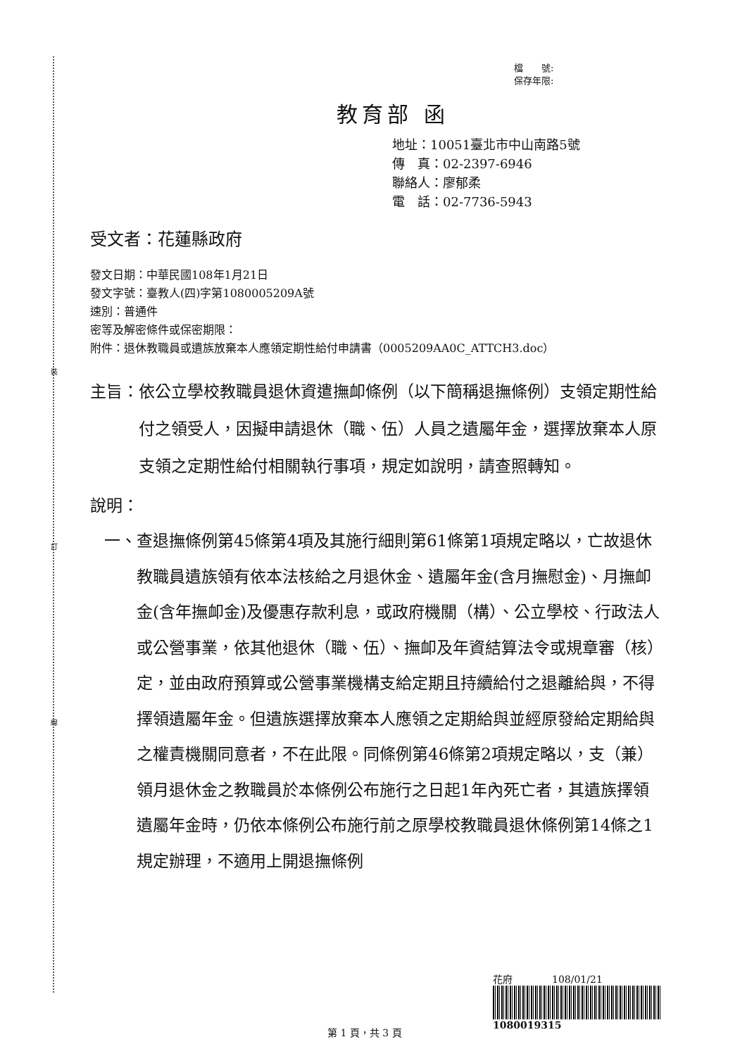裝
訂
線
檔　　號:
保存年限:
教育部 函
地址：10051臺北市中山南路5號
傳　真：02-2397-6946
聯絡人：廖郁柔
電　話：02-7736-5943
受文者：花蓮縣政府
發文日期：中華民國108年1月21日
發文字號：臺教人(四)字第1080005209A號
速別：普通件
密等及解密條件或保密期限：
附件：退休教職員或遺族放棄本人應領定期性給付申請書（0005209AA0C_ATTCH3.doc）
主旨： 依公立學校教職員退休資遣撫卹條例（以下簡稱退撫條例）支領定期性給付之領受人，因擬申請退休（職、伍）人員之遺屬年金，選擇放棄本人原支領之定期性給付相關執行事項，規定如說明，請查照轉知。
說明：
一、 查退撫條例第45條第4項及其施行細則第61條第1項規定略以，亡故退休教職員遺族領有依本法核給之月退休金、遺屬年金(含月撫慰金)、月撫卹金(含年撫卹金)及優惠存款利息，或政府機關（構）、公立學校、行政法人或公營事業，依其他退休（職、伍）、撫卹及年資結算法令或規章審（核）定，並由政府預算或公營事業機構支給定期且持續給付之退離給與，不得擇領遺屬年金。但遺族選擇放棄本人應領之定期給與並經原發給定期給與之權責機關同意者，不在此限。同條例第46條第2項規定略以，支（兼）領月退休金之教職員於本條例公布施行之日起1年內死亡者，其遺族擇領遺屬年金時，仍依本條例公布施行前之原學校教職員退休條例第14條之1規定辦理，不適用上開退撫條例
花府　　　　108/01/21
1080019315
第 1 頁，共 3 頁